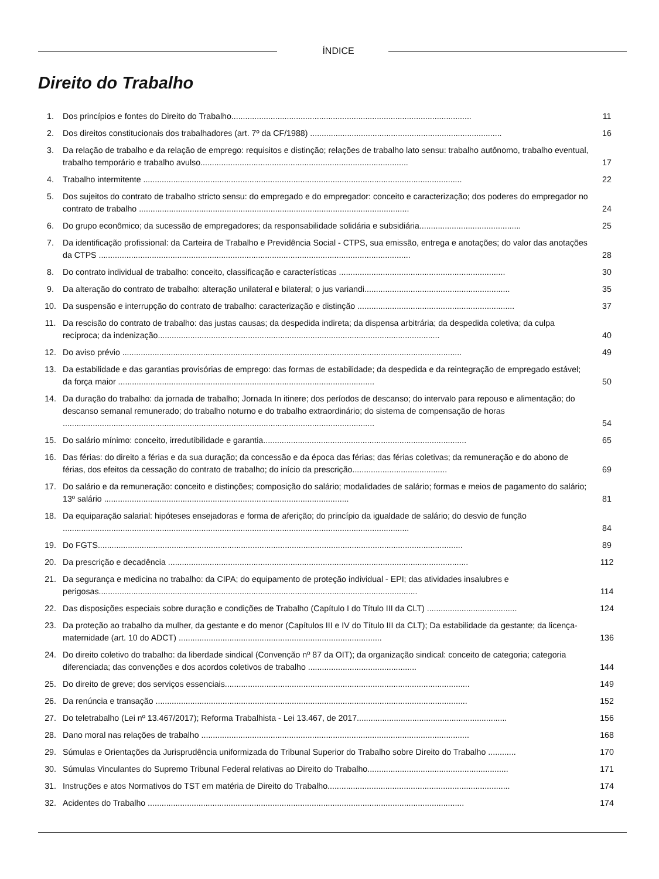ÍNDICE
Direito do Trabalho
1. Dos princípios e fontes do Direito do Trabalho........................................................................................................
11
2. Dos direitos constitucionais dos trabalhadores (art. 7º da CF/1988) ...................................................................................
16
3. Da relação de trabalho e da relação de emprego: requisitos e distinção; relações de trabalho lato sensu: trabalho autônomo, trabalho eventual, trabalho temporário e trabalho avulso..........................................................................................
17
4. Trabalho intermitente ..........................................................................................................................................
22
5. Dos sujeitos do contrato de trabalho stricto sensu: do empregado e do empregador: conceito e caracterização; dos poderes do empregador no contrato de trabalho .....................................................................................................................
24
6. Do grupo econômico; da sucessão de empregadores; da responsabilidade solidária e subsidiária............................................
25
7. Da identificação profissional: da Carteira de Trabalho e Previdência Social - CTPS, sua emissão, entrega e anotações; do valor das anotações da CTPS .......................................................................................................................................
28
8. Do contrato individual de trabalho: conceito, classificação e características ........................................................................
30
9. Da alteração do contrato de trabalho: alteração unilateral e bilateral; o jus variandi...............................................................
35
10. Da suspensão e interrupção do contrato de trabalho: caracterização e distinção ....................................................................
37
11. Da rescisão do contrato de trabalho: das justas causas; da despedida indireta; da dispensa arbitrária; da despedida coletiva; da culpa recíproca; da indenização..........................................................................................................................
40
12. Do aviso prévio ...................................................................................................................................................
49
13. Da estabilidade e das garantias provisórias de emprego: das formas de estabilidade; da despedida e da reintegração de empregado estável; da força maior ...............................................................................................................
50
14. Da duração do trabalho: da jornada de trabalho; Jornada In itinere; dos períodos de descanso; do intervalo para repouso e alimentação; do descanso semanal remunerado; do trabalho noturno e do trabalho extraordinário; do sistema de compensação de horas .......................................................................................................................................
54
15. Do salário mínimo: conceito, irredutibilidade e garantia........................................................................................
65
16. Das férias: do direito a férias e da sua duração; da concessão e da época das férias; das férias coletivas; da remuneração e do abono de férias, dos efeitos da cessação do contrato de trabalho; do início da prescrição.........................................
69
17. Do salário e da remuneração: conceito e distinções; composição do salário; modalidades de salário; formas e meios de pagamento do salário; 13º salário ..........................................................................................................
81
18. Da equiparação salarial: hipóteses ensejadoras e forma de aferição; do princípio da igualdade de salário; do desvio de função ......................................................................................................................................................
84
19. Do FGTS..............................................................................................................................................................
89
20. Da prescrição e decadência ..................................................................................................................................
112
21. Da segurança e medicina no trabalho: da CIPA; do equipamento de proteção individual - EPI; das atividades insalubres e perigosas..........................................................................................................................................
114
22. Das disposições especiais sobre duração e condições de Trabalho (Capítulo I do Título III da CLT) .......................................
124
23. Da proteção ao trabalho da mulher, da gestante e do menor (Capítulos III e IV do Título III da CLT); Da estabilidade da gestante; da licença-maternidade (art. 10 do ADCT) ........................................................................................
136
24. Do direito coletivo do trabalho: da liberdade sindical (Convenção nº 87 da OIT); da organização sindical: conceito de categoria; categoria diferenciada; das convenções e dos acordos coletivos de trabalho ...............................................
144
25. Do direito de greve; dos serviços essenciais..........................................................................................................
149
26. Da renúncia e transação .......................................................................................................................................
152
27. Do teletrabalho (Lei nº 13.467/2017); Reforma Trabalhista - Lei 13.467, de 2017.................................................................
156
28. Dano moral nas relações de trabalho ....................................................................................................................
168
29. Súmulas e Orientações da Jurisprudência uniformizada do Tribunal Superior do Trabalho sobre Direito do Trabalho ............
170
30. Súmulas Vinculantes do Supremo Tribunal Federal relativas ao Direito do Trabalho.............................................................
171
31. Instruções e atos Normativos do TST em matéria de Direito do Trabalho...............................................................................
174
32. Acidentes do Trabalho .........................................................................................................................................
174